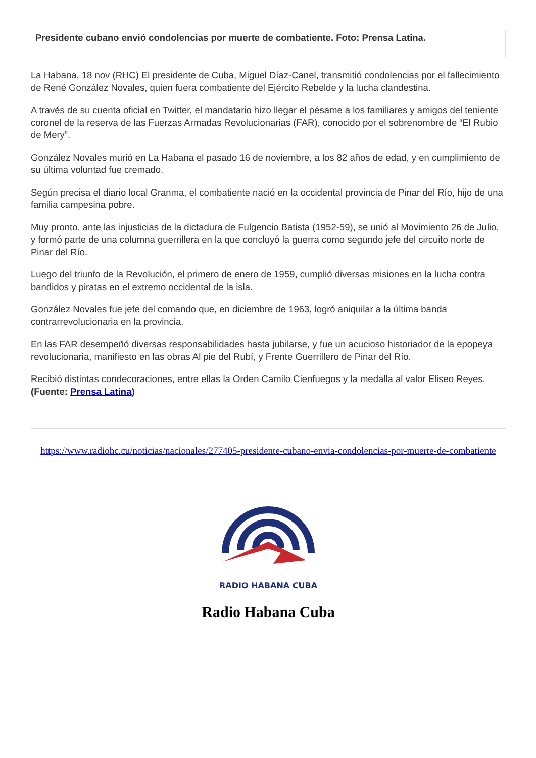Presidente cubano envió condolencias por muerte de combatiente. Foto: Prensa Latina.
La Habana, 18 nov (RHC) El presidente de Cuba, Miguel Díaz-Canel, transmitió condolencias por el fallecimiento de René González Novales, quien fuera combatiente del Ejército Rebelde y la lucha clandestina.
A través de su cuenta oficial en Twitter, el mandatario hizo llegar el pésame a los familiares y amigos del teniente coronel de la reserva de las Fuerzas Armadas Revolucionarias (FAR), conocido por el sobrenombre de “El Rubio de Mery”.
González Novales murió en La Habana el pasado 16 de noviembre, a los 82 años de edad, y en cumplimiento de su última voluntad fue cremado.
Según precisa el diario local Granma, el combatiente nació en la occidental provincia de Pinar del Río, hijo de una familia campesina pobre.
Muy pronto, ante las injusticias de la dictadura de Fulgencio Batista (1952-59), se unió al Movimiento 26 de Julio, y formó parte de una columna guerrillera en la que concluyó la guerra como segundo jefe del circuito norte de Pinar del Río.
Luego del triunfo de la Revolución, el primero de enero de 1959, cumplió diversas misiones en la lucha contra bandidos y piratas en el extremo occidental de la isla.
González Novales fue jefe del comando que, en diciembre de 1963, logró aniquilar a la última banda contrarrevolucionaria en la provincia.
En las FAR desempeñó diversas responsabilidades hasta jubilarse, y fue un acucioso historiador de la epopeya revolucionaria, manifiesto en las obras Al pie del Rubí, y Frente Guerrillero de Pinar del Río.
Recibió distintas condecoraciones, entre ellas la Orden Camilo Cienfuegos y la medalla al valor Eliseo Reyes. (Fuente: Prensa Latina)
https://www.radiohc.cu/noticias/nacionales/277405-presidente-cubano-envia-condolencias-por-muerte-de-combatiente
RADIO HABANA CUBA
Radio Habana Cuba